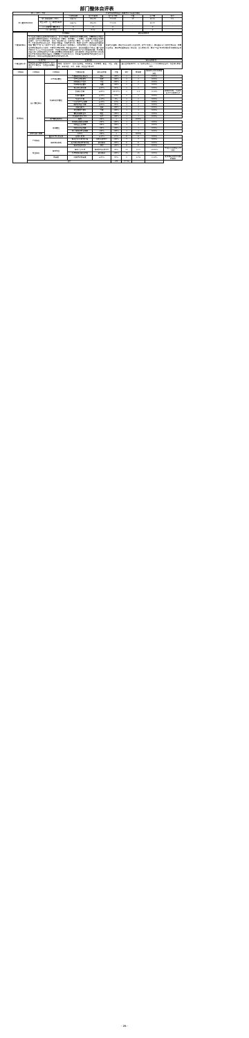部门整体自评表
| 部门（单位）名称 | | 开封市顺河回族区人民政府工业街道办事处 | | | | | |
| 部门整体支出情况 | | 年初预算数 | 全年预算数 | 全年执行数 | 分值 | 执行率 | 得分 |
| | 部门预算总额（万元） | 844.52 | 904.55 | 773.56 | 10 | 85.52 | 9.5 |
| | 资金来源：（1）政府预算资金 | 844.52 | 904.03 | 773.56 | - | 85.57 | - |
| | （2）财政专户管理资金 | 0 | 0 | 0 | - | 0 | - |
| | （3）单位资金 | 0 | 0.52 | 0 | - | 0 | - |
| 年度履职目标 | 预期目标 | 实际完成情况 |
| | 工业街道办事处是区政府的派出机关，依法行使相应的政府服务和管理职能。统筹落实本辖区发展的重大决策和建设规划；负责辖区内社会管理、城市管理、人口管理、安全管理和民生保障等区域性、综合性工作的组织、协调、督促和检查；承担内公共管理、公共服务、公共安全有关工作；负责处理群众来信来访，反映社情民意，化解矛盾纠纷，维护社区安宁；推进街道办事处职能由“管理型”向“公共服务型”转变，细化街道公共服务事项，增强服务能力；组织实施与居民生活密切相关的公共服务，不断优化营商环境；落实驻区单位、指导居民委员会建设；整合区域内各种社会力量为社区发展服务，负责区直职能部门派驻机构的综合执法的指挥调度；负责辖区内由多部门协同解决的综合性事项的统筹协调和考核督办；就首职能部门派驻机构负责人的任免和工作情况考核评价提出意见；统筹管理下沉资金和人员；负责履行区政府赋予的区级经济社会管理权限；按权限完成区委区政府交办的其他任务。 | 夯实经济基础，推动经济发展活力日益增强；提升治理能力，推动基本公共服务均等发展；统筹社区建设，推动养老基础设施一体发展；坚持党建引领，推动“五星”支部创建提质增速规划有效 |
| 年度主要任务 | 任务名称 | 主要内容 | 实际完成情况 |
| | 确保我街道办事处所辖8个社区日常工作正常运转，为辖区居民做好服务 | 党建、创文巩卫、老旧小区改造、平安建设、信访维稳、民生、计生、公租房、军转安置、工会、妇联、安全生产等工作 | 基本生活保障到位；公共服务有效发力；社会大局安定有序；安全责任落实到位 |
| 一级指标 | 二级指标 | 三级指标 | 年度指标值 | 实际完成值 | 分值 | 得分 | 偏差度 | 偏差原因分析及改进措施 | |
| 绩效指标 | 投入管理指标 | 工作目标管理 | 年度履职目标相关性 | 相关 | 100% | 2 | 2 | 0.00% | |
| | | | 工作任务科学性 | 科学 | 100% | 2 | 2 | 0.00% | |
| | | | 绩效指标合理性 | 合理 | 100% | 2 | 2 | 0.00% | |
| | | 预算和财务管理 | 预算编制完整性 | 完整 | 100% | 2 | 2 | 0.00% | |
| | | | 专项资金细化率 | ≥95% | 95% | 2 | 2 | 0.00% | |
| | | | 预算执行率 | ≥95% | 85.57% | 2 | 1.8 | -9.93% | 报账不及时，年末仍有当年未报账凭证 |
| | | | 预算调整率 | ≤10% | 10% | 2 | 2 | 0.00% | |
| | | | 结转结余率 | ≤10% | 0% | 2 | 2 | 0.00% | |
| | | | “三公经费”控制率 | ≤10% | 10% | 2 | 2 | 0.00% | |
| | | | 政府采购执行率 | ≥95% | 95% | 1 | 1 | 0.00% | |
| | | | 决算真实性 | 真实 | 100% | 2 | 2 | 0.00% | |
| | | | 资金使用合规性 | 合规 | 100% | 1 | 1 | 0.00% | |
| | | | 管理制度健全性 | 健全 | 100% | 1 | 1 | 0.00% | |
| | | | 预决算信息公开性 | 公开 | 100% | 1 | 1 | 0.00% | |
| | | 资产管理规范性 | 规范 | 100% | 1 | 1 | 0.00% | | |
| | | 绩效管理 | 绩效目标编制完成率 | 100% | 100% | 1 | 1 | 0.00% | |
| | | | 绩效监控完成率 | 100% | 100% | 1 | 1 | 0.00% | |
| | | | 绩效自评完成率 | 100% | 100% | 1 | 1 | 0.00% | |
| | | | 部门绩效评价完成率 | 100% | 100% | 1 | 1 | 0.00% | |
| | 评价结果应用率 | | 100% | 100% | 1 | 1 | 0.00% | | |
| | 产出指标 | 重点工作任务完成 | 完成任务数 | ≥15% | 15% | 6 | 6 | 0.00% | |
| | | 履职目标实现 | 解决员工工资及社保 | 按时发放到位 | 100% | 7 | 7 | 0.00% | |
| | | | 是否实际解决群众问题 | 实际解决 | 100% | 6 | 6 | 0.00% | |
| | | | 解决问题及时性 | 及时 | 100% | 6 | 6 | 0.00% | |
| | 效益指标 | 履职效益 | 保障人员工资 | 保障按时发放到位 | 90% | 15 | 13.5 | -10.00% | 个别人员工资发入不及时 |
| | | | 为群众解决实际问题 | 实际解决 | 100% | 15 | 15 | 0.00% | |
| | | 满意度 | 居民群众满意度 | ≥95% | 90% | 5 | 4.74 | -5.26% | 能够满足大部分居民的需求 |
| | 总分 | | | | 100 | 97.54 | | | |
- 26 -